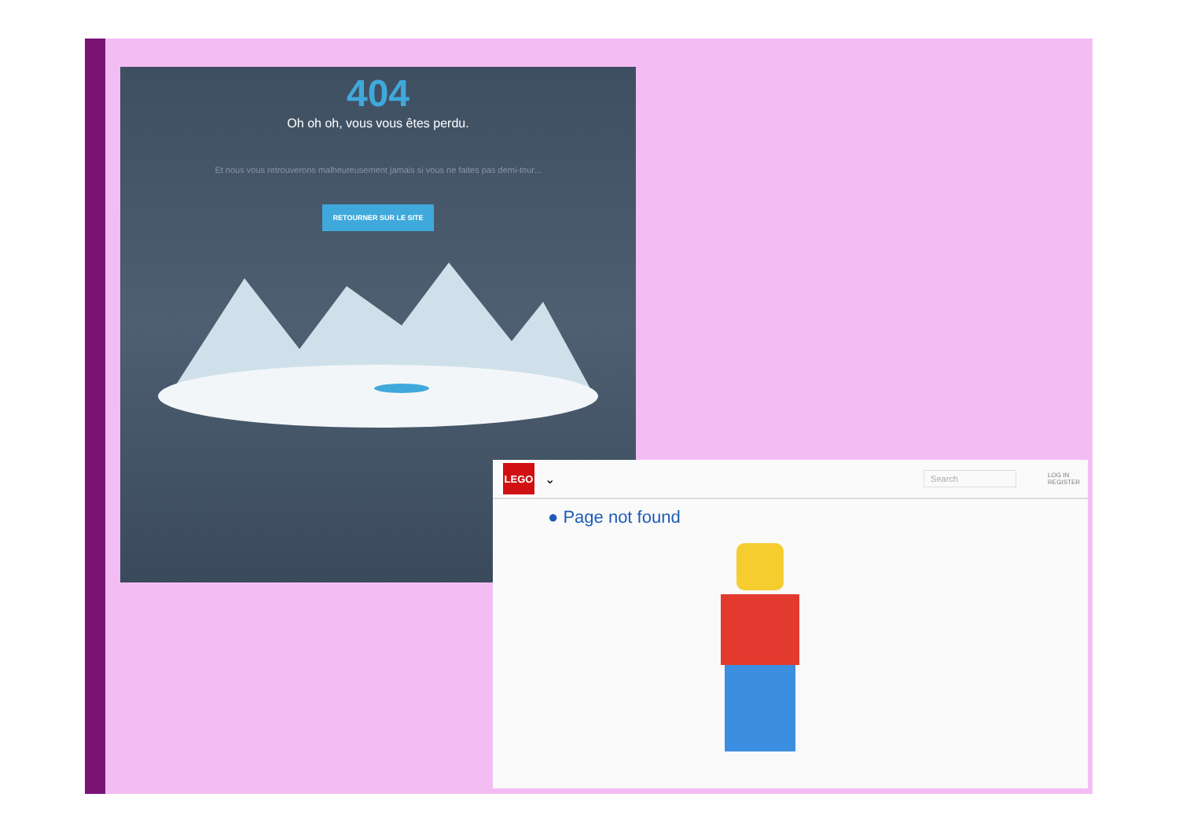404
Oh oh oh, vous vous êtes perdu.
Et nous vous retrouverons malheureusement jamais si vous ne faites pas demi-tour...
RETOURNER SUR LE SITE
LEGO
⌄
Search
LOG IN
REGISTER
● Page not found